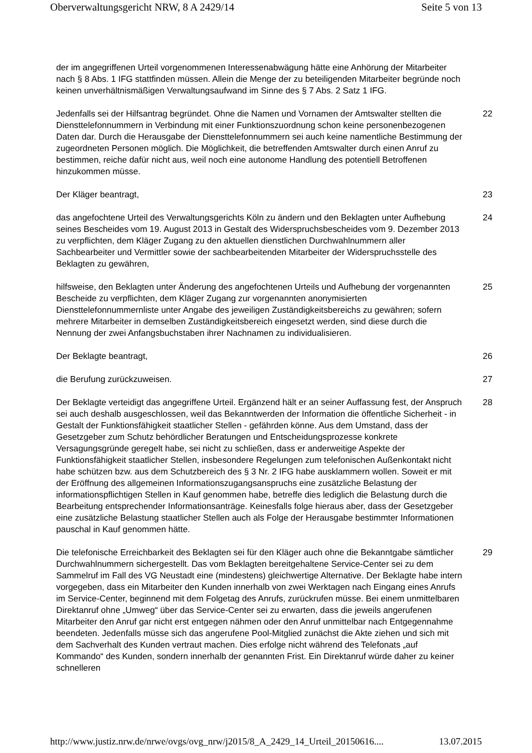Oberverwaltungsgericht NRW, 8 A 2429/14 Seite 5 von 13
der im angegriffenen Urteil vorgenommenen Interessenabwägung hätte eine Anhörung der Mitarbeiter nach § 8 Abs. 1 IFG stattfinden müssen. Allein die Menge der zu beteiligenden Mitarbeiter begründe noch keinen unverhältnismäßigen Verwaltungsaufwand im Sinne des § 7 Abs. 2 Satz 1 IFG.
Jedenfalls sei der Hilfsantrag begründet. Ohne die Namen und Vornamen der Amtswalter stellten die Diensttelefonnummern in Verbindung mit einer Funktionszuordnung schon keine personenbezogenen Daten dar. Durch die Herausgabe der Diensttelefonnummern sei auch keine namentliche Bestimmung der zugeordneten Personen möglich. Die Möglichkeit, die betreffenden Amtswalter durch einen Anruf zu bestimmen, reiche dafür nicht aus, weil noch eine autonome Handlung des potentiell Betroffenen hinzukommen müsse.
22
Der Kläger beantragt, 23
das angefochtene Urteil des Verwaltungsgerichts Köln zu ändern und den Beklagten unter Aufhebung seines Bescheides vom 19. August 2013 in Gestalt des Widerspruchsbescheides vom 9. Dezember 2013 zu verpflichten, dem Kläger Zugang zu den aktuellen dienstlichen Durchwahlnummern aller Sachbearbeiter und Vermittler sowie der sachbearbeitenden Mitarbeiter der Widerspruchsstelle des Beklagten zu gewähren,
24
hilfsweise, den Beklagten unter Änderung des angefochtenen Urteils und Aufhebung der vorgenannten Bescheide zu verpflichten, dem Kläger Zugang zur vorgenannten anonymisierten Diensttelefonnummernliste unter Angabe des jeweiligen Zuständigkeitsbereichs zu gewähren; sofern mehrere Mitarbeiter in demselben Zuständigkeitsbereich eingesetzt werden, sind diese durch die Nennung der zwei Anfangsbuchstaben ihrer Nachnamen zu individualisieren.
25
Der Beklagte beantragt, 26
die Berufung zurückzuweisen. 27
Der Beklagte verteidigt das angegriffene Urteil. Ergänzend hält er an seiner Auffassung fest, der Anspruch sei auch deshalb ausgeschlossen, weil das Bekanntwerden der Information die öffentliche Sicherheit - in Gestalt der Funktionsfähigkeit staatlicher Stellen - gefährden könne. Aus dem Umstand, dass der Gesetzgeber zum Schutz behördlicher Beratungen und Entscheidungsprozesse konkrete Versagungsgründe geregelt habe, sei nicht zu schließen, dass er anderweitige Aspekte der Funktionsfähigkeit staatlicher Stellen, insbesondere Regelungen zum telefonischen Außenkontakt nicht habe schützen bzw. aus dem Schutzbereich des § 3 Nr. 2 IFG habe ausklammern wollen. Soweit er mit der Eröffnung des allgemeinen Informationszugangsanspruchs eine zusätzliche Belastung der informationspflichtigen Stellen in Kauf genommen habe, betreffe dies lediglich die Belastung durch die Bearbeitung entsprechender Informationsanträge. Keinesfalls folge hieraus aber, dass der Gesetzgeber eine zusätzliche Belastung staatlicher Stellen auch als Folge der Herausgabe bestimmter Informationen pauschal in Kauf genommen hätte.
28
Die telefonische Erreichbarkeit des Beklagten sei für den Kläger auch ohne die Bekanntgabe sämtlicher Durchwahlnummern sichergestellt. Das vom Beklagten bereitgehaltene Service-Center sei zu dem Sammelruf im Fall des VG Neustadt eine (mindestens) gleichwertige Alternative. Der Beklagte habe intern vorgegeben, dass ein Mitarbeiter den Kunden innerhalb von zwei Werktagen nach Eingang eines Anrufs im Service-Center, beginnend mit dem Folgetag des Anrufs, zurückrufen müsse. Bei einem unmittelbaren Direktanruf ohne „Umweg“ über das Service-Center sei zu erwarten, dass die jeweils angerufenen Mitarbeiter den Anruf gar nicht erst entgegen nähmen oder den Anruf unmittelbar nach Entgegennahme beendeten. Jedenfalls müsse sich das angerufene Pool-Mitglied zunächst die Akte ziehen und sich mit dem Sachverhalt des Kunden vertraut machen. Dies erfolge nicht während des Telefonats „auf Kommando“ des Kunden, sondern innerhalb der genannten Frist. Ein Direktanruf würde daher zu keiner schnelleren
29
http://www.justiz.nrw.de/nrwe/ovgs/ovg_nrw/j2015/8_A_2429_14_Urteil_20150616.... 13.07.2015